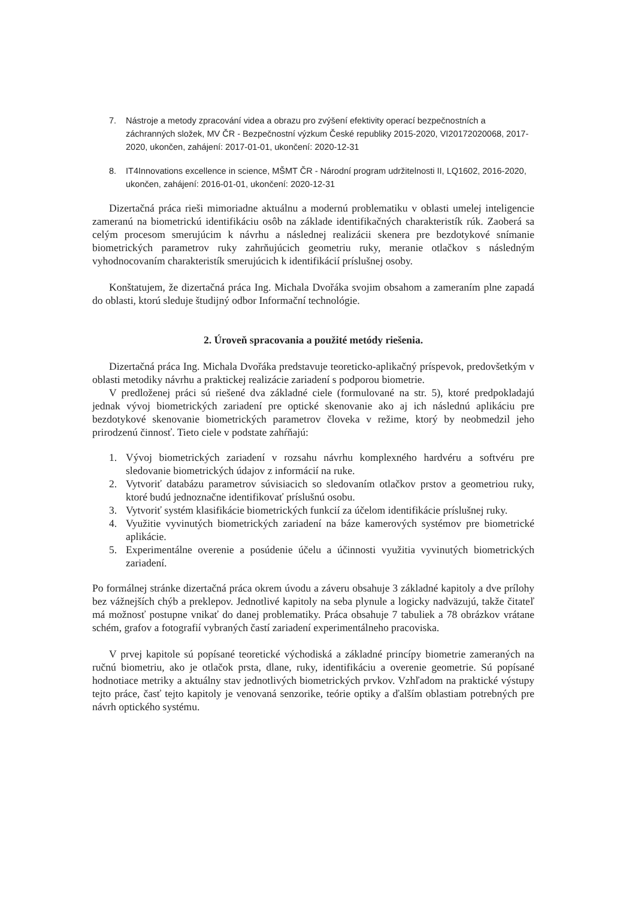7. Nástroje a metody zpracování videa a obrazu pro zvýšení efektivity operací bezpečnostních a záchranných složek, MV ČR - Bezpečnostní výzkum České republiky 2015-2020, VI20172020068, 2017-2020, ukončen, zahájení: 2017-01-01, ukončení: 2020-12-31
8. IT4Innovations excellence in science, MŠMT ČR - Národní program udržitelnosti II, LQ1602, 2016-2020, ukončen, zahájení: 2016-01-01, ukončení: 2020-12-31
Dizertačná práca rieši mimoriadne aktuálnu a modernú problematiku v oblasti umelej inteligencie zameranú na biometrickú identifikáciu osôb na základe identifikačných charakteristík rúk. Zaoberá sa celým procesom smerujúcim k návrhu a následnej realizácii skenera pre bezdotykové snímanie biometrických parametrov ruky zahrňujúcich geometriu ruky, meranie otlačkov s následným vyhodnocovaním charakteristík smerujúcich k identifikácií príslušnej osoby.
Konštatujem, že dizertačná práca Ing. Michala Dvořáka svojim obsahom a zameraním plne zapadá do oblasti, ktorú sleduje študijný odbor Informační technológie.
2. Úroveň spracovania a použité metódy riešenia.
Dizertačná práca Ing. Michala Dvořáka predstavuje teoreticko-aplikačný príspevok, predovšetkým v oblasti metodiky návrhu a praktickej realizácie zariadení s podporou biometrie.
V predloženej práci sú riešené dva základné ciele (formulované na str. 5), ktoré predpokladajú jednak vývoj biometrických zariadení pre optické skenovanie ako aj ich následnú aplikáciu pre bezdotykové skenovanie biometrických parametrov človeka v režime, ktorý by neobmedzil jeho prirodzenú činnosť. Tieto ciele v podstate zahŕňajú:
1. Vývoj biometrických zariadení v rozsahu návrhu komplexného hardvéru a softvéru pre sledovanie biometrických údajov z informácií na ruke.
2. Vytvoriť databázu parametrov súvisiacich so sledovaním otlačkov prstov a geometriou ruky, ktoré budú jednoznačne identifikovať príslušnú osobu.
3. Vytvoriť systém klasifikácie biometrických funkcií za účelom identifikácie príslušnej ruky.
4. Využitie vyvinutých biometrických zariadení na báze kamerových systémov pre biometrické aplikácie.
5. Experimentálne overenie a posúdenie účelu a účinnosti využitia vyvinutých biometrických zariadení.
Po formálnej stránke dizertačná práca okrem úvodu a záveru obsahuje 3 základné kapitoly a dve prílohy bez vážnejších chýb a preklepov. Jednotlivé kapitoly na seba plynule a logicky nadväzujú, takže čitateľ má možnosť postupne vnikať do danej problematiky. Práca obsahuje 7 tabuliek a 78 obrázkov vrátane schém, grafov a fotografií vybraných častí zariadení experimentálneho pracoviska.
V prvej kapitole sú popísané teoretické východiská a základné princípy biometrie zameraných na ručnú biometriu, ako je otlačok prsta, dlane, ruky, identifikáciu a overenie geometrie. Sú popísané hodnotiace metriky a aktuálny stav jednotlivých biometrických prvkov. Vzhľadom na praktické výstupy tejto práce, časť tejto kapitoly je venovaná senzorike, teórie optiky a ďalším oblastiam potrebných pre návrh optického systému.